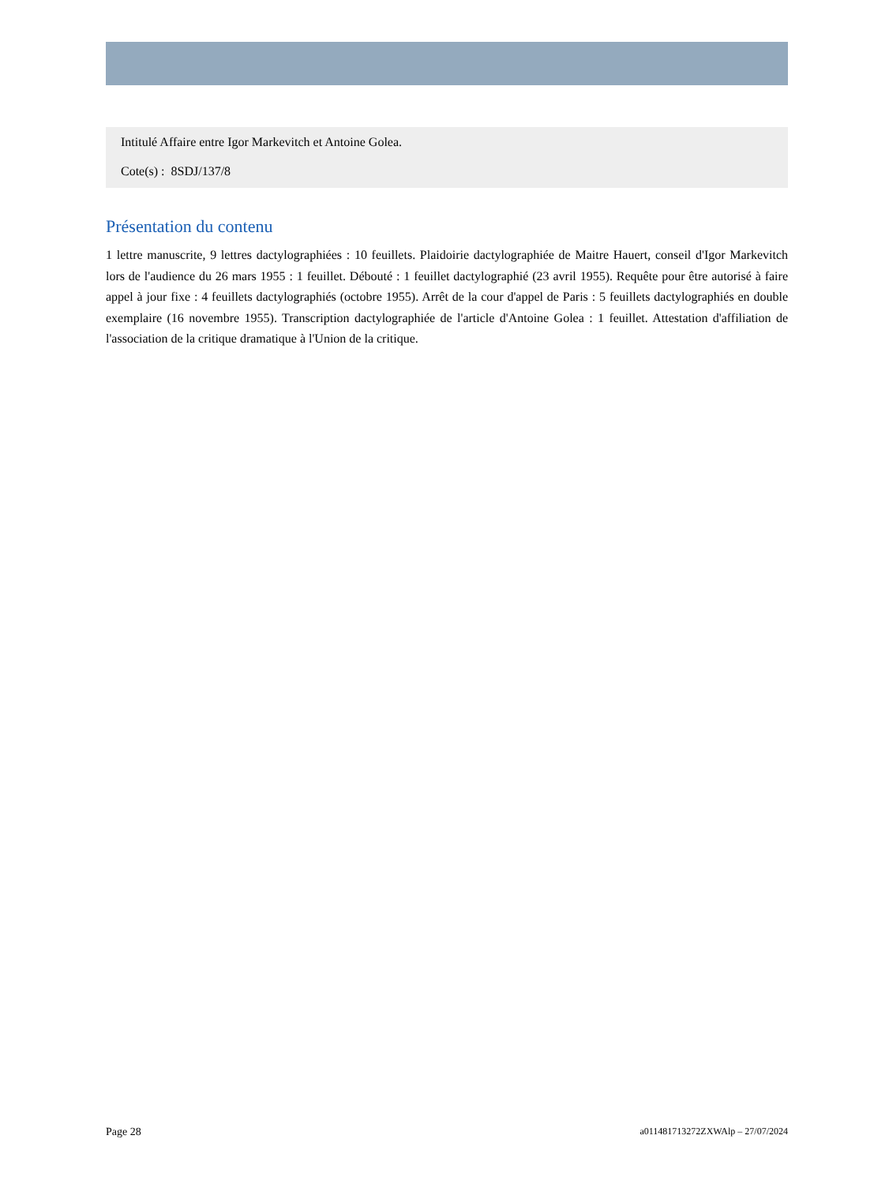Intitulé Affaire entre Igor Markevitch et Antoine Golea.
Cote(s) : 8SDJ/137/8
Présentation du contenu
1 lettre manuscrite, 9 lettres dactylographiées : 10 feuillets. Plaidoirie dactylographiée de Maitre Hauert, conseil d'Igor Markevitch lors de l'audience du 26 mars 1955 : 1 feuillet. Débouté : 1 feuillet dactylographié (23 avril 1955). Requête pour être autorisé à faire appel à jour fixe : 4 feuillets dactylographiés (octobre 1955). Arrêt de la cour d'appel de Paris : 5 feuillets dactylographiés en double exemplaire (16 novembre 1955). Transcription dactylographiée de l'article d'Antoine Golea : 1 feuillet. Attestation d'affiliation de l'association de la critique dramatique à l'Union de la critique.
Page 28 a011481713272ZXWAlp – 27/07/2024